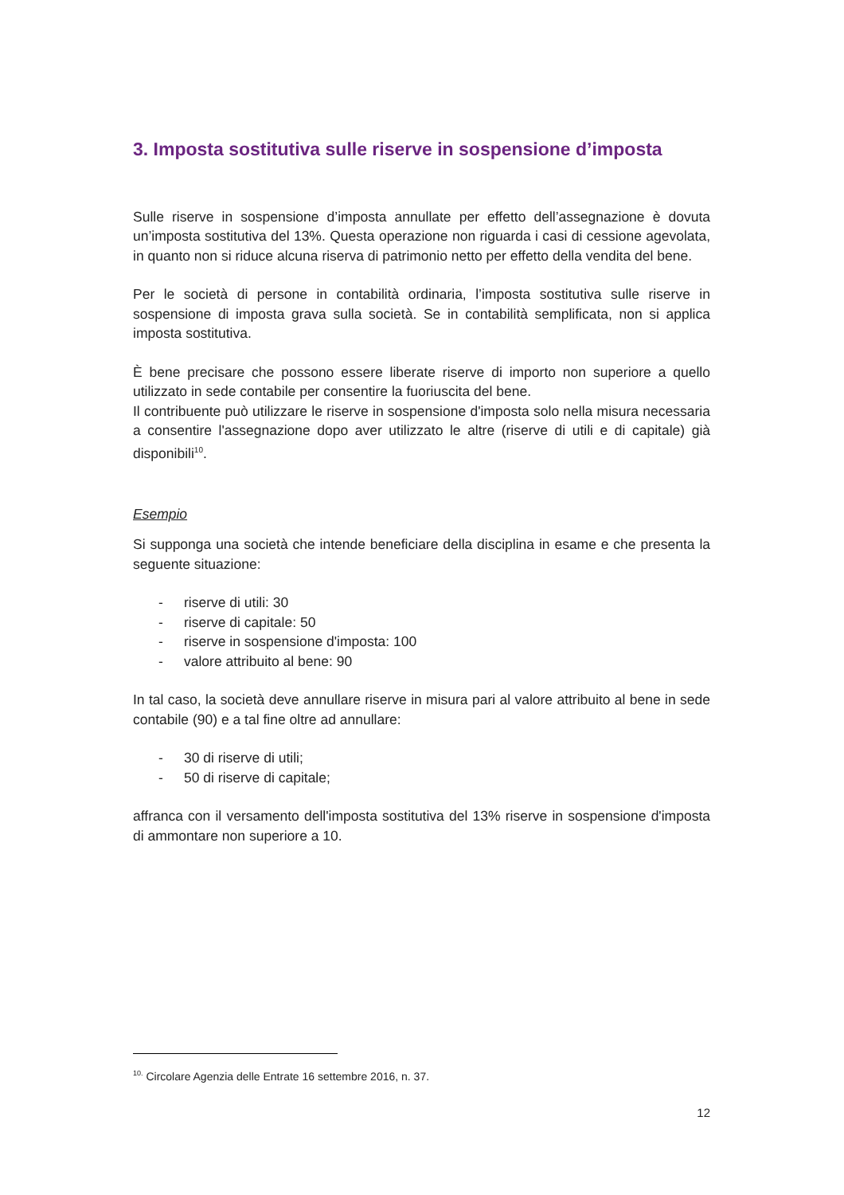3. Imposta sostitutiva sulle riserve in sospensione d’imposta
Sulle riserve in sospensione d’imposta annullate per effetto dell’assegnazione è dovuta un’imposta sostitutiva del 13%. Questa operazione non riguarda i casi di cessione agevolata, in quanto non si riduce alcuna riserva di patrimonio netto per effetto della vendita del bene.
Per le società di persone in contabilità ordinaria, l’imposta sostitutiva sulle riserve in sospensione di imposta grava sulla società. Se in contabilità semplificata, non si applica imposta sostitutiva.
È bene precisare che possono essere liberate riserve di importo non superiore a quello utilizzato in sede contabile per consentire la fuoriuscita del bene.
Il contribuente può utilizzare le riserve in sospensione d'imposta solo nella misura necessaria a consentire l'assegnazione dopo aver utilizzato le altre (riserve di utili e di capitale) già disponibili<sup>10</sup>.
Esempio
Si supponga una società che intende beneficiare della disciplina in esame e che presenta la seguente situazione:
- riserve di utili: 30
- riserve di capitale: 50
- riserve in sospensione d'imposta: 100
- valore attribuito al bene: 90
In tal caso, la società deve annullare riserve in misura pari al valore attribuito al bene in sede contabile (90) e a tal fine oltre ad annullare:
- 30 di riserve di utili;
- 50 di riserve di capitale;
affranca con il versamento dell'imposta sostitutiva del 13% riserve in sospensione d'imposta di ammontare non superiore a 10.
<sup>10.</sup> Circolare Agenzia delle Entrate 16 settembre 2016, n. 37.
12